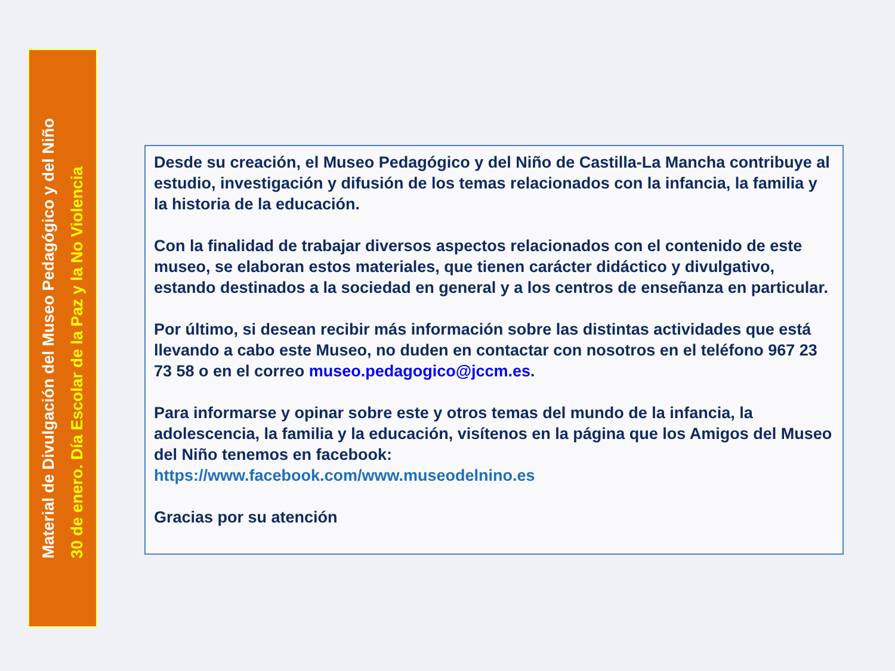Material de Divulgación del Museo Pedagógico y del Niño
30 de enero. Día Escolar de la Paz y la No Violencia
Desde su creación, el Museo Pedagógico y del Niño de Castilla-La Mancha contribuye al estudio, investigación y difusión de los temas relacionados con la infancia, la familia y la historia de la educación.
Con la finalidad de trabajar diversos aspectos relacionados con el contenido de este museo, se elaboran estos materiales, que tienen carácter didáctico y divulgativo, estando destinados a la sociedad en general y a los centros de enseñanza en particular.
Por último, si desean recibir más información sobre las distintas actividades que está llevando a cabo este Museo, no duden en contactar con nosotros en el teléfono 967 23 73 58 o en el correo museo.pedagogico@jccm.es.
Para informarse y opinar sobre este y otros temas del mundo de la infancia, la adolescencia, la familia y la educación, visítenos en la página que los Amigos del Museo del Niño tenemos en facebook:
https://www.facebook.com/www.museodelnino.es
Gracias por su atención